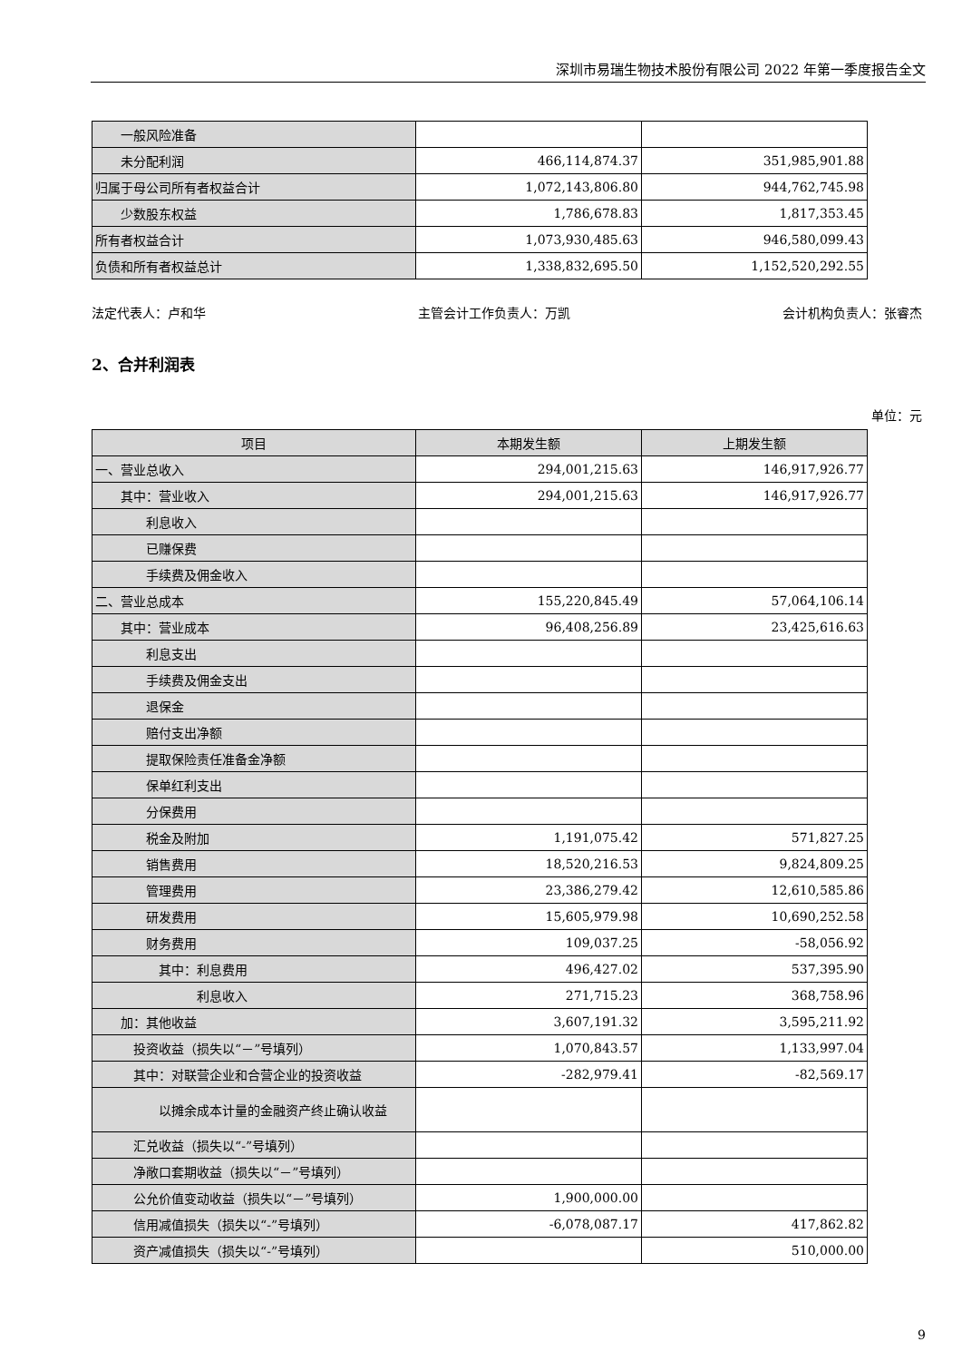深圳市易瑞生物技术股份有限公司 2022 年第一季度报告全文
| 一般风险准备 | | |
| 未分配利润 | 466,114,874.37 | 351,985,901.88 |
| 归属于母公司所有者权益合计 | 1,072,143,806.80 | 944,762,745.98 |
| 少数股东权益 | 1,786,678.83 | 1,817,353.45 |
| 所有者权益合计 | 1,073,930,485.63 | 946,580,099.43 |
| 负债和所有者权益总计 | 1,338,832,695.50 | 1,152,520,292.55 |
法定代表人：卢和华 主管会计工作负责人：万凯 会计机构负责人：张睿杰
2、合并利润表
单位：元
| 项目 | 本期发生额 | 上期发生额 |
| --- | --- | --- |
| 一、营业总收入 | 294,001,215.63 | 146,917,926.77 |
| 其中：营业收入 | 294,001,215.63 | 146,917,926.77 |
| 利息收入 | | |
| 已赚保费 | | |
| 手续费及佣金收入 | | |
| 二、营业总成本 | 155,220,845.49 | 57,064,106.14 |
| 其中：营业成本 | 96,408,256.89 | 23,425,616.63 |
| 利息支出 | | |
| 手续费及佣金支出 | | |
| 退保金 | | |
| 赔付支出净额 | | |
| 提取保险责任准备金净额 | | |
| 保单红利支出 | | |
| 分保费用 | | |
| 税金及附加 | 1,191,075.42 | 571,827.25 |
| 销售费用 | 18,520,216.53 | 9,824,809.25 |
| 管理费用 | 23,386,279.42 | 12,610,585.86 |
| 研发费用 | 15,605,979.98 | 10,690,252.58 |
| 财务费用 | 109,037.25 | -58,056.92 |
| 其中：利息费用 | 496,427.02 | 537,395.90 |
| 利息收入 | 271,715.23 | 368,758.96 |
| 加：其他收益 | 3,607,191.32 | 3,595,211.92 |
| 投资收益（损失以“－”号填列） | 1,070,843.57 | 1,133,997.04 |
| 其中：对联营企业和合营企业的投资收益 | -282,979.41 | -82,569.17 |
| 以摊余成本计量的金融资产终止确认收益 | | |
| 汇兑收益（损失以“-”号填列） | | |
| 净敞口套期收益（损失以“－”号填列） | | |
| 公允价值变动收益（损失以“－”号填列） | 1,900,000.00 | |
| 信用减值损失（损失以“-”号填列） | -6,078,087.17 | 417,862.82 |
| 资产减值损失（损失以“-”号填列） | | 510,000.00 |
9